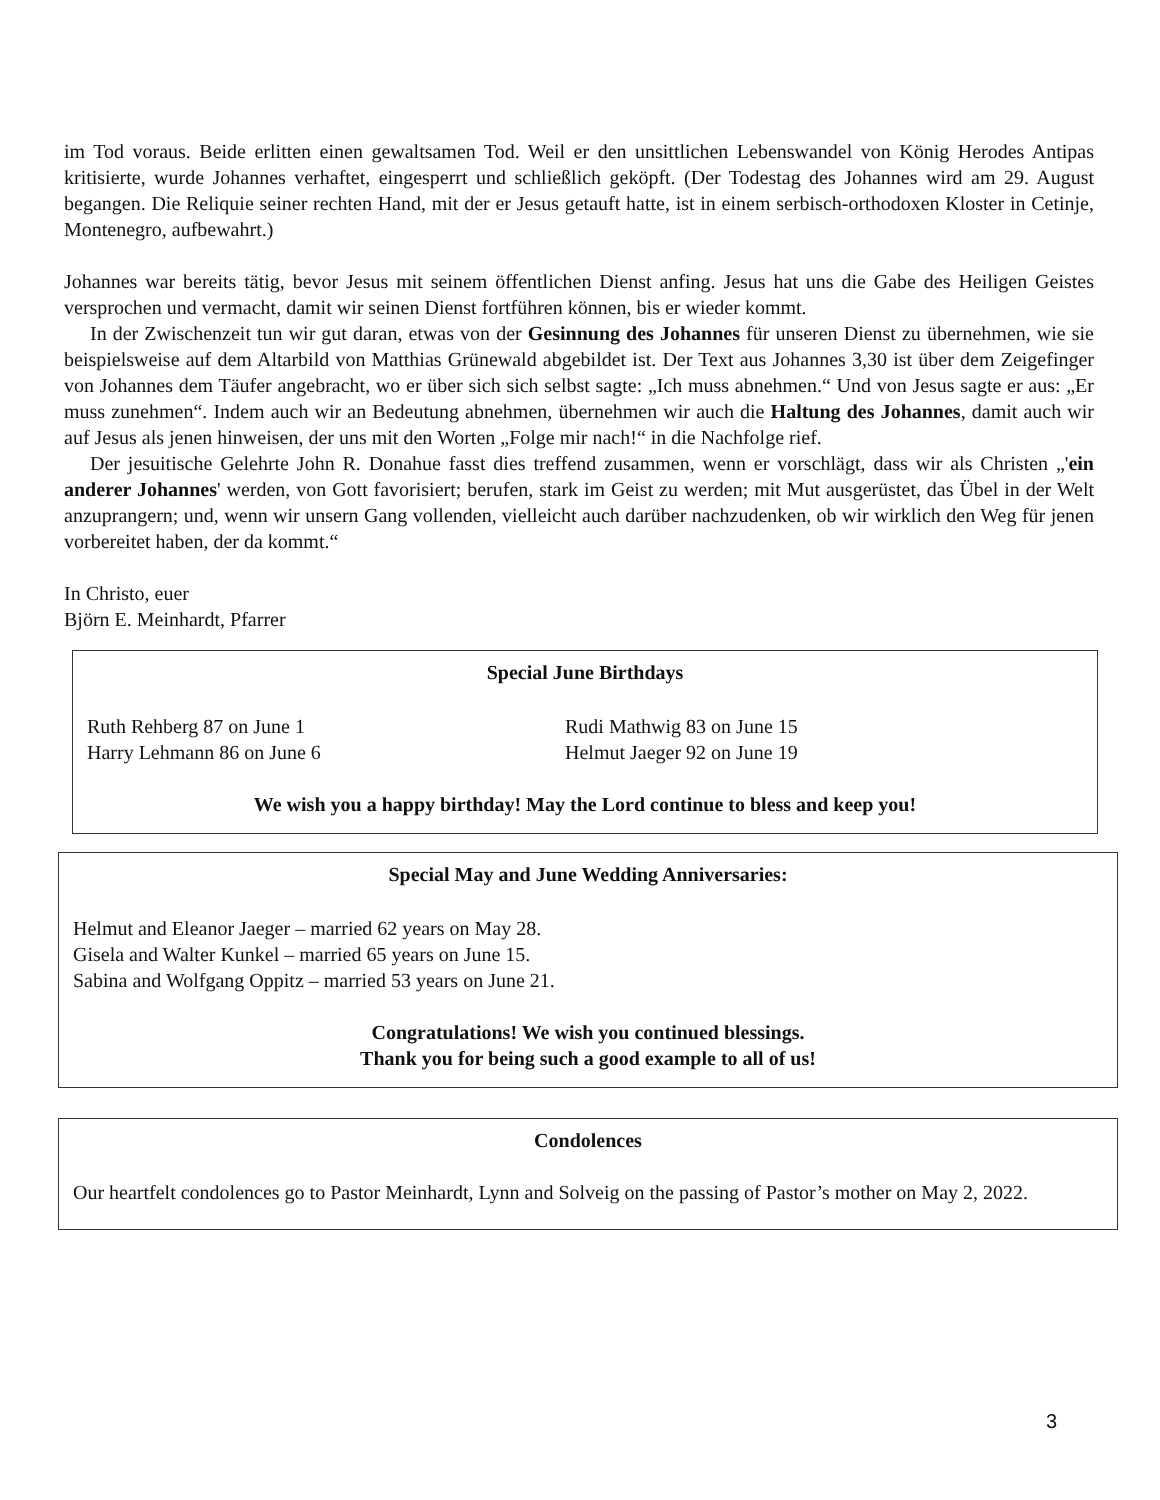im Tod voraus. Beide erlitten einen gewaltsamen Tod. Weil er den unsittlichen Lebenswandel von König Herodes Antipas kritisierte, wurde Johannes verhaftet, eingesperrt und schließlich geköpft. (Der Todestag des Johannes wird am 29. August begangen. Die Reliquie seiner rechten Hand, mit der er Jesus getauft hatte, ist in einem serbisch-orthodoxen Kloster in Cetinje, Montenegro, aufbewahrt.)
Johannes war bereits tätig, bevor Jesus mit seinem öffentlichen Dienst anfing. Jesus hat uns die Gabe des Heiligen Geistes versprochen und vermacht, damit wir seinen Dienst fortführen können, bis er wieder kommt.
In der Zwischenzeit tun wir gut daran, etwas von der Gesinnung des Johannes für unseren Dienst zu übernehmen, wie sie beispielsweise auf dem Altarbild von Matthias Grünewald abgebildet ist. Der Text aus Johannes 3,30 ist über dem Zeigefinger von Johannes dem Täufer angebracht, wo er über sich sich selbst sagte: „Ich muss abnehmen.“ Und von Jesus sagte er aus: „Er muss zunehmen“. Indem auch wir an Bedeutung abnehmen, übernehmen wir auch die Haltung des Johannes, damit auch wir auf Jesus als jenen hinweisen, der uns mit den Worten „Folge mir nach!“ in die Nachfolge rief.
Der jesuitische Gelehrte John R. Donahue fasst dies treffend zusammen, wenn er vorschlägt, dass wir als Christen „'ein anderer Johannes' werden, von Gott favorisiert; berufen, stark im Geist zu werden; mit Mut ausgerüstet, das Übel in der Welt anzuprangern; und, wenn wir unsern Gang vollenden, vielleicht auch darüber nachzudenken, ob wir wirklich den Weg für jenen vorbereitet haben, der da kommt.“
In Christo, euer
Björn E. Meinhardt, Pfarrer
Special June Birthdays
Ruth Rehberg 87 on June 1
Harry Lehmann 86 on June 6
Rudi Mathwig 83 on June 15
Helmut Jaeger 92 on June 19
We wish you a happy birthday! May the Lord continue to bless and keep you!
Special May and June Wedding Anniversaries:
Helmut and Eleanor Jaeger – married 62 years on May 28.
Gisela and Walter Kunkel – married 65 years on June 15.
Sabina and Wolfgang Oppitz – married 53 years on June 21.
Congratulations! We wish you continued blessings.
Thank you for being such a good example to all of us!
Condolences
Our heartfelt condolences go to Pastor Meinhardt, Lynn and Solveig on the passing of Pastor’s mother on May 2, 2022.
3